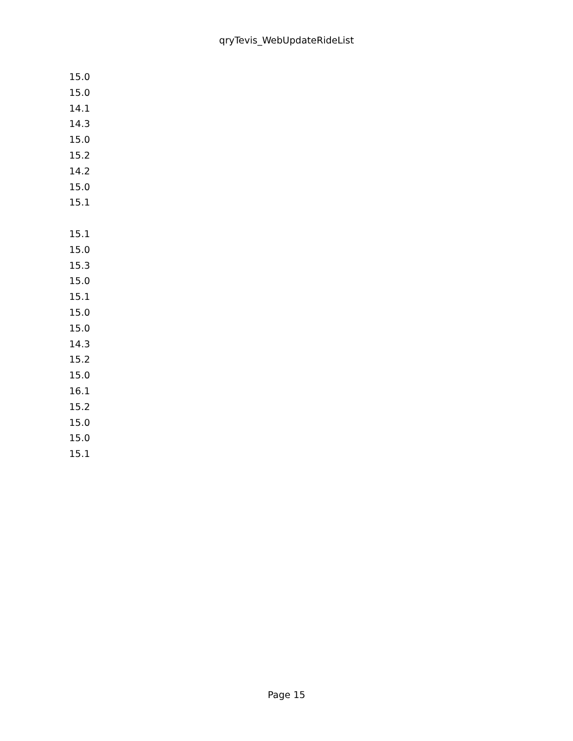qryTevis_WebUpdateRideList
| 15.0 |
| 15.0 |
| 14.1 |
| 14.3 |
| 15.0 |
| 15.2 |
| 14.2 |
| 15.0 |
| 15.1 |
| 15.1 |
| 15.0 |
| 15.3 |
| 15.0 |
| 15.1 |
| 15.0 |
| 15.0 |
| 14.3 |
| 15.2 |
| 15.0 |
| 16.1 |
| 15.2 |
| 15.0 |
| 15.0 |
| 15.1 |
Page 15